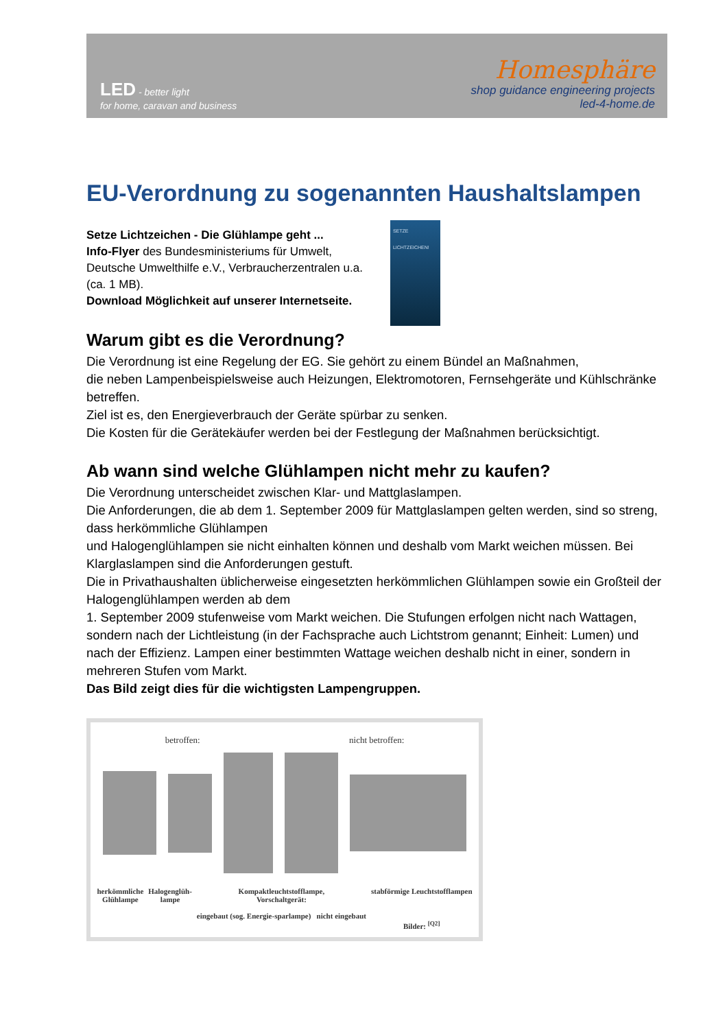LED - better light
for home, caravan and business
Homesphäre
shop guidance engineering projects
led-4-home.de
EU-Verordnung zu sogenannten Haushaltslampen
Setze Lichtzeichen - Die Glühlampe geht ...
Info-Flyer des Bundesministeriums für Umwelt,
Deutsche Umwelthilfe e.V., Verbraucherzentralen u.a.
(ca. 1 MB).
Download Möglichkeit auf unserer Internetseite.
SETZE LICHTZEICHEN!
Warum gibt es die Verordnung?
Die Verordnung ist eine Regelung der EG. Sie gehört zu einem Bündel an Maßnahmen,
die neben Lampenbeispielsweise auch Heizungen, Elektromotoren, Fernsehgeräte und Kühlschränke betreffen.
Ziel ist es, den Energieverbrauch der Geräte spürbar zu senken.
Die Kosten für die Gerätekäufer werden bei der Festlegung der Maßnahmen berücksichtigt.
Ab wann sind welche Glühlampen nicht mehr zu kaufen?
Die Verordnung unterscheidet zwischen Klar- und Mattglaslampen.
Die Anforderungen, die ab dem 1. September 2009 für Mattglaslampen gelten werden, sind so streng, dass herkömmliche Glühlampen
und Halogenglühlampen sie nicht einhalten können und deshalb vom Markt weichen müssen. Bei Klarglaslampen sind die Anforderungen gestuft.
Die in Privathaushalten üblicherweise eingesetzten herkömmlichen Glühlampen sowie ein Großteil der Halogenglühlampen werden ab dem
1. September 2009 stufenweise vom Markt weichen. Die Stufungen erfolgen nicht nach Wattagen, sondern nach der Lichtleistung (in der Fachsprache auch Lichtstrom genannt; Einheit: Lumen) und nach der Effizienz. Lampen einer bestimmten Wattage weichen deshalb nicht in einer, sondern in mehreren Stufen vom Markt.
Das Bild zeigt dies für die wichtigsten Lampengruppen.
betroffen: nicht betroffen:
herkömmliche
Glühlampe Halogenglüh-
lampe Kompaktleuchtstofflampe,
Vorschaltgerät:
eingebaut (sog. Energie-sparlampe) nicht eingebaut stabförmige Leuchtstofflampen
Bilder: <sup>[Q2]</sup>